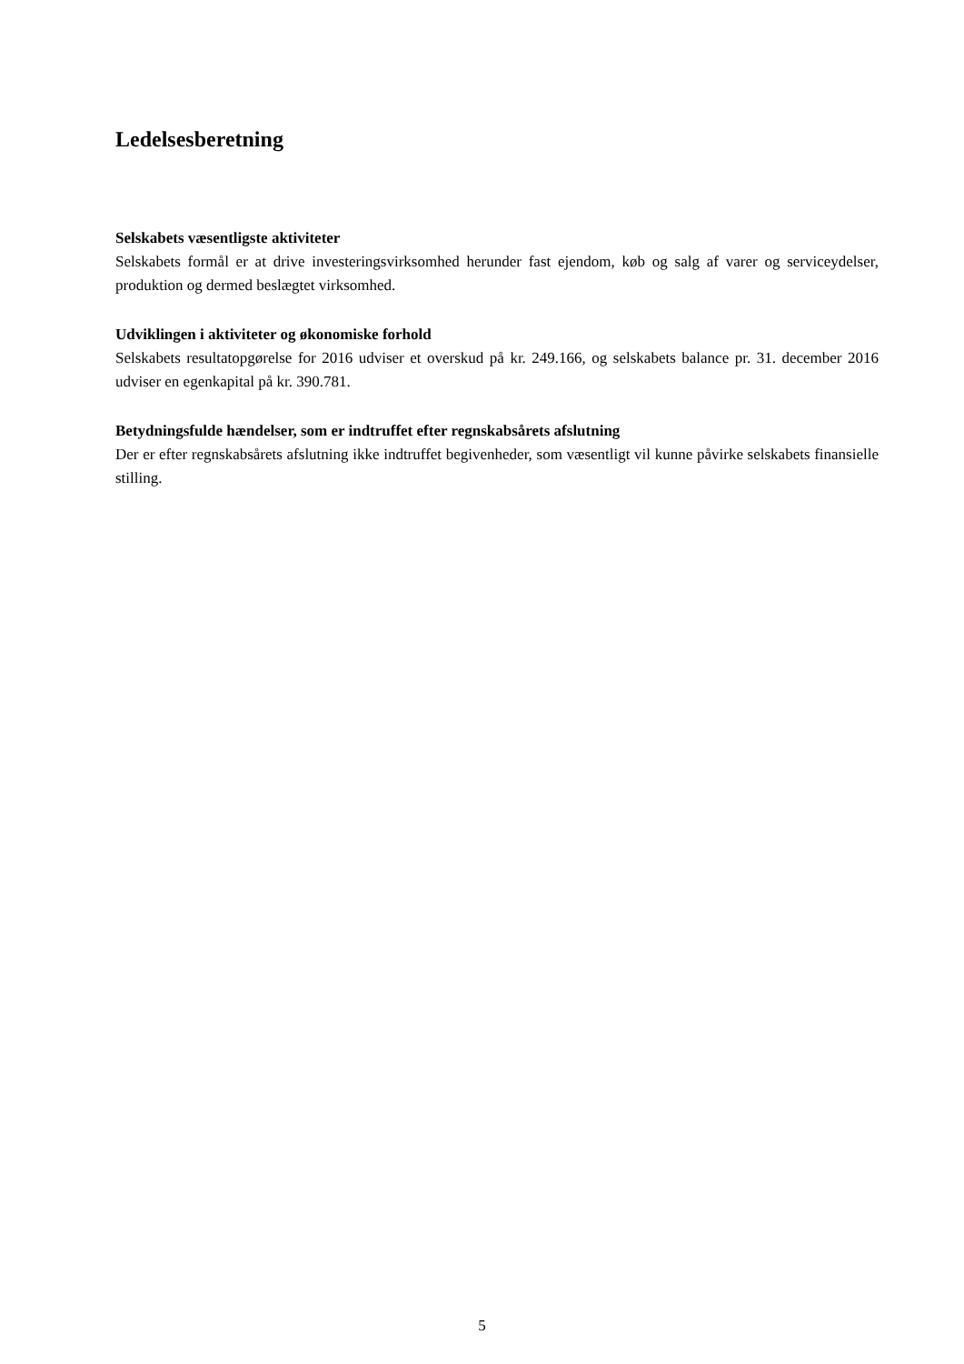Ledelsesberetning
Selskabets væsentligste aktiviteter
Selskabets formål er at drive investeringsvirksomhed herunder fast ejendom, køb og salg af varer og serviceydelser, produktion og dermed beslægtet virksomhed.
Udviklingen i aktiviteter og økonomiske forhold
Selskabets resultatopgørelse for 2016 udviser et overskud på kr. 249.166, og selskabets balance pr. 31. december 2016 udviser en egenkapital på kr. 390.781.
Betydningsfulde hændelser, som er indtruffet efter regnskabsårets afslutning
Der er efter regnskabsårets afslutning ikke indtruffet begivenheder, som væsentligt vil kunne påvirke selskabets finansielle stilling.
5